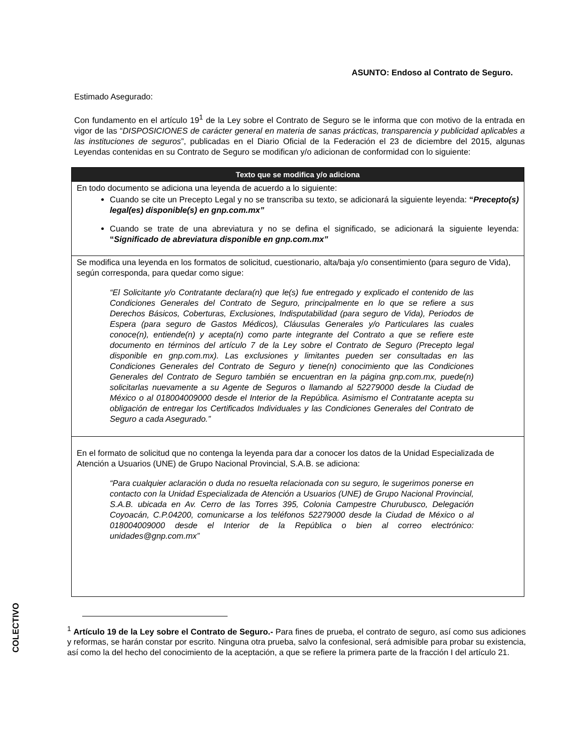ASUNTO: Endoso al Contrato de Seguro.
Estimado Asegurado:
Con fundamento en el artículo 19<sup>1</sup> de la Ley sobre el Contrato de Seguro se le informa que con motivo de la entrada en vigor de las “DISPOSICIONES de carácter general en materia de sanas prácticas, transparencia y publicidad aplicables a las instituciones de seguros”, publicadas en el Diario Oficial de la Federación el 23 de diciembre del 2015, algunas Leyendas contenidas en su Contrato de Seguro se modifican y/o adicionan de conformidad con lo siguiente:
| Texto que se modifica y/o adiciona |
| --- |
| En todo documento se adiciona una leyenda de acuerdo a lo siguiente: Cuando se cite un Precepto Legal y no se transcriba su texto, se adicionará la siguiente leyenda: “ Precepto(s) legal(es) disponible(s) en gnp.com.mx” Cuando se trate de una abreviatura y no se defina el significado, se adicionará la siguiente leyenda: “ Significado de abreviatura disponible en gnp.com.mx” |
| Se modifica una leyenda en los formatos de solicitud, cuestionario, alta/baja y/o consentimiento (para seguro de Vida), según corresponda, para quedar como sigue: “El Solicitante y/o Contratante declara(n) que le(s) fue entregado y explicado el contenido de las Condiciones Generales del Contrato de Seguro, principalmente en lo que se refiere a sus Derechos Básicos, Coberturas, Exclusiones, Indisputabilidad (para seguro de Vida), Periodos de Espera (para seguro de Gastos Médicos), Cláusulas Generales y/o Particulares las cuales conoce(n), entiende(n) y acepta(n) como parte integrante del Contrato a que se refiere este documento en términos del artículo 7 de la Ley sobre el Contrato de Seguro (Precepto legal disponible en gnp.com.mx). Las exclusiones y limitantes pueden ser consultadas en las Condiciones Generales del Contrato de Seguro y tiene(n) conocimiento que las Condiciones Generales del Contrato de Seguro también se encuentran en la página gnp.com.mx, puede(n) solicitarlas nuevamente a su Agente de Seguros o llamando al 52279000 desde la Ciudad de México o al 018004009000 desde el Interior de la República. Asimismo el Contratante acepta su obligación de entregar los Certificados Individuales y las Condiciones Generales del Contrato de Seguro a cada Asegurado.” |
| En el formato de solicitud que no contenga la leyenda para dar a conocer los datos de la Unidad Especializada de Atención a Usuarios (UNE) de Grupo Nacional Provincial, S.A.B. se adiciona: “Para cualquier aclaración o duda no resuelta relacionada con su seguro, le sugerimos ponerse en contacto con la Unidad Especializada de Atención a Usuarios (UNE) de Grupo Nacional Provincial, S.A.B. ubicada en Av. Cerro de las Torres 395, Colonia Campestre Churubusco, Delegación Coyoacán, C.P.04200, comunicarse a los teléfonos 52279000 desde la Ciudad de México o al 018004009000 desde el Interior de la República o bien al correo electrónico: unidades@gnp.com.mx” |
<sup>1</sup> Artículo 19 de la Ley sobre el Contrato de Seguro.- Para fines de prueba, el contrato de seguro, así como sus adiciones y reformas, se harán constar por escrito. Ninguna otra prueba, salvo la confesional, será admisible para probar su existencia, así como la del hecho del conocimiento de la aceptación, a que se refiere la primera parte de la fracción I del artículo 21.
COLECTIVO